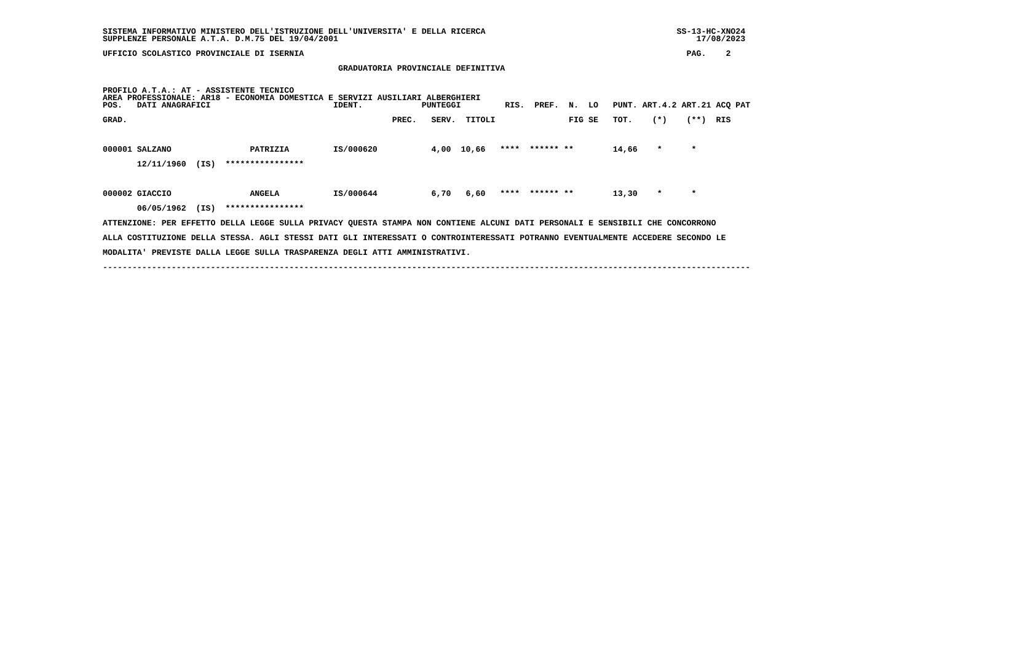SISTEMA INFORMATIVO MINISTERO DELL'ISTRUZIONE DELL'UNIVERSITA' E DELLA RICERCA                                       SS-13-HC-XNO24
SUPPLENZE PERSONALE A.T.A. D.M.75 DEL 19/04/2001                                                                         17/08/2023

UFFICIO SCOLASTICO PROVINCIALE DI ISERNIA                                                                              PAG.    2

                                                GRADUATORIA PROVINCIALE DEFINITIVA


PROFILO A.T.A.: AT - ASSISTENTE TECNICO
AREA PROFESSIONALE: AR18 - ECONOMIA DOMESTICA E SERVIZI AUSILIARI ALBERGHIERI
POS.   DATI ANAGRAFICI                         IDENT.            PUNTEGGI         RIS.  PREF.  N.  LO   PUNT. ART.4.2 ART.21 ACQ PAT

GRAD.                                                      PREC.   SERV.  TITOLI               FIG SE   TOT.    (*)    (**)  RIS



000001 SALZANO                PATRIZIA         IS/000620           4,00  10,66   ****  ****** **        14,66    *      *

       12/11/1960  (IS)  ****************



000002 GIACCIO                ANGELA           IS/000644           6,70   6,60   ****  ****** **        13,30    *      *

       06/05/1962  (IS)  ****************

ATTENZIONE: PER EFFETTO DELLA LEGGE SULLA PRIVACY QUESTA STAMPA NON CONTIENE ALCUNI DATI PERSONALI E SENSIBILI CHE CONCORRONO

ALLA COSTITUZIONE DELLA STESSA. AGLI STESSI DATI GLI INTERESSATI O CONTROINTERESSATI POTRANNO EVENTUALMENTE ACCEDERE SECONDO LE

MODALITA' PREVISTE DALLA LEGGE SULLA TRASPARENZA DEGLI ATTI AMMINISTRATIVI.

------------------------------------------------------------------------------------------------------------------------------------